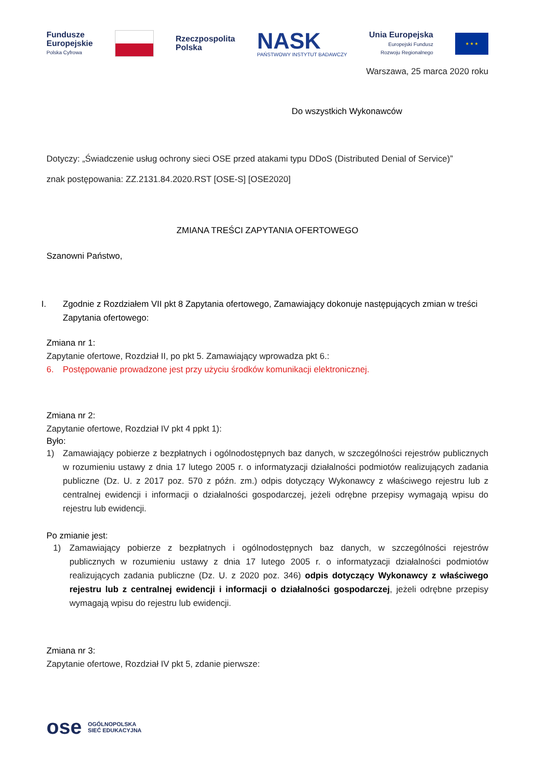Fundusze
Europejskie
Polska Cyfrowa
Rzeczpospolita
Polska
NASK
PAŃSTWOWY INSTYTUT BADAWCZY
Unia Europejska
Europejski Fundusz
Rozwoju Regionalnego
★ ★ ★
Warszawa, 25 marca 2020 roku
Do wszystkich Wykonawców
Dotyczy: „Świadczenie usług ochrony sieci OSE przed atakami typu DDoS (Distributed Denial of Service)”
znak postępowania: ZZ.2131.84.2020.RST [OSE-S] [OSE2020]
ZMIANA TREŚCI ZAPYTANIA OFERTOWEGO
Szanowni Państwo,
I. Zgodnie z Rozdziałem VII pkt 8 Zapytania ofertowego, Zamawiający dokonuje następujących zmian w treści Zapytania ofertowego:
Zmiana nr 1:
Zapytanie ofertowe, Rozdział II, po pkt 5. Zamawiający wprowadza pkt 6.:
6. Postępowanie prowadzone jest przy użyciu środków komunikacji elektronicznej.
Zmiana nr 2:
Zapytanie ofertowe, Rozdział IV pkt 4 ppkt 1):
Było:
1) Zamawiający pobierze z bezpłatnych i ogólnodostępnych baz danych, w szczególności rejestrów publicznych w rozumieniu ustawy z dnia 17 lutego 2005 r. o informatyzacji działalności podmiotów realizujących zadania publiczne (Dz. U. z 2017 poz. 570 z późn. zm.) odpis dotyczący Wykonawcy z właściwego rejestru lub z centralnej ewidencji i informacji o działalności gospodarczej, jeżeli odrębne przepisy wymagają wpisu do rejestru lub ewidencji.
Po zmianie jest:
1) Zamawiający pobierze z bezpłatnych i ogólnodostępnych baz danych, w szczególności rejestrów publicznych w rozumieniu ustawy z dnia 17 lutego 2005 r. o informatyzacji działalności podmiotów realizujących zadania publiczne (Dz. U. z 2020 poz. 346) odpis dotyczący Wykonawcy z właściwego rejestru lub z centralnej ewidencji i informacji o działalności gospodarczej, jeżeli odrębne przepisy wymagają wpisu do rejestru lub ewidencji.
Zmiana nr 3:
Zapytanie ofertowe, Rozdział IV pkt 5, zdanie pierwsze:
ose OGÓLNOPOLSKA
SIEĆ EDUKACYJNA